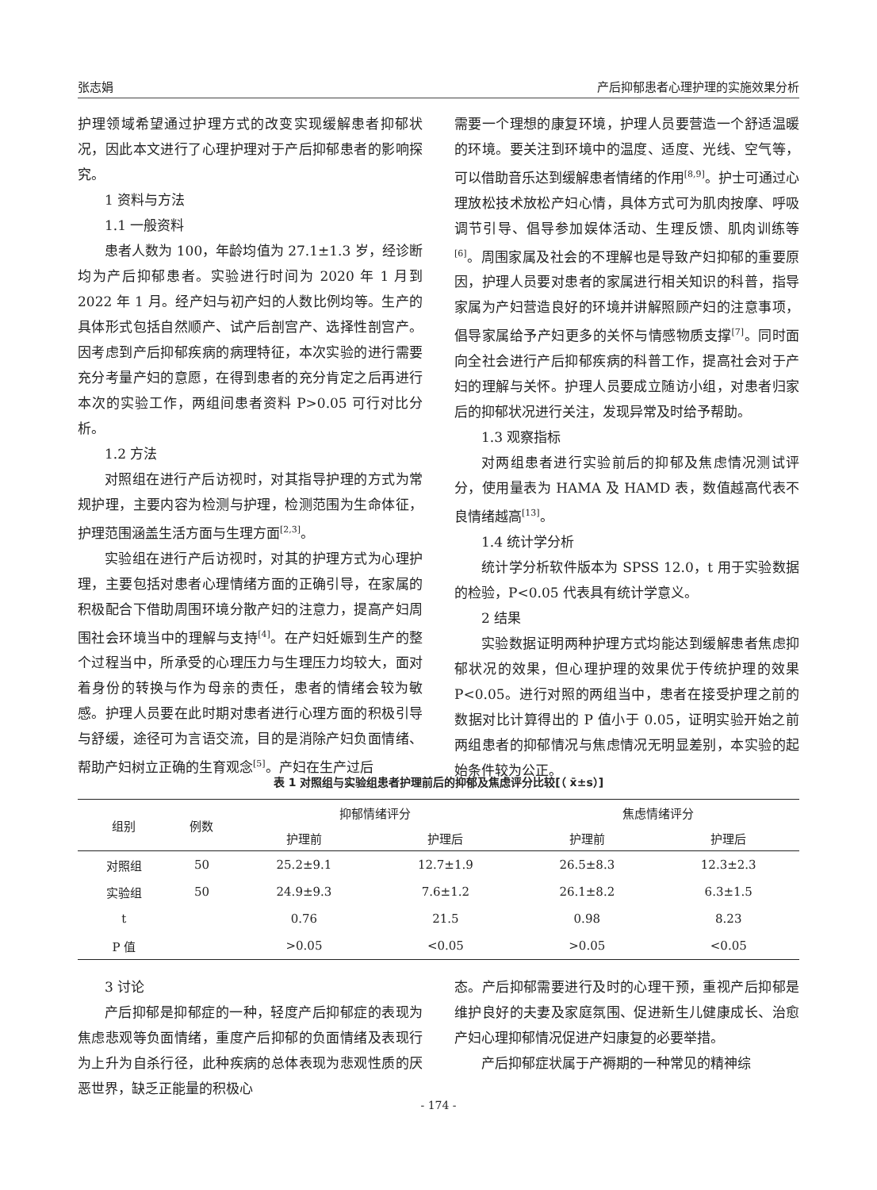张志娟 产后抑郁患者心理护理的实施效果分析
护理领域希望通过护理方式的改变实现缓解患者抑郁状况，因此本文进行了心理护理对于产后抑郁患者的影响探究。
1 资料与方法
1.1 一般资料
患者人数为 100，年龄均值为 27.1±1.3 岁，经诊断均为产后抑郁患者。实验进行时间为 2020 年 1 月到 2022 年 1 月。经产妇与初产妇的人数比例均等。生产的具体形式包括自然顺产、试产后剖宫产、选择性剖宫产。因考虑到产后抑郁疾病的病理特征，本次实验的进行需要充分考量产妇的意愿，在得到患者的充分肯定之后再进行本次的实验工作，两组间患者资料 P>0.05 可行对比分析。
1.2 方法
对照组在进行产后访视时，对其指导护理的方式为常规护理，主要内容为检测与护理，检测范围为生命体征，护理范围涵盖生活方面与生理方面<sup>[2,3]</sup>。
实验组在进行产后访视时，对其的护理方式为心理护理，主要包括对患者心理情绪方面的正确引导，在家属的积极配合下借助周围环境分散产妇的注意力，提高产妇周围社会环境当中的理解与支持<sup>[4]</sup>。在产妇妊娠到生产的整个过程当中，所承受的心理压力与生理压力均较大，面对着身份的转换与作为母亲的责任，患者的情绪会较为敏感。护理人员要在此时期对患者进行心理方面的积极引导与舒缓，途径可为言语交流，目的是消除产妇负面情绪、帮助产妇树立正确的生育观念<sup>[5]</sup>。产妇在生产过后
需要一个理想的康复环境，护理人员要营造一个舒适温暖的环境。要关注到环境中的温度、适度、光线、空气等，可以借助音乐达到缓解患者情绪的作用<sup>[8,9]</sup>。护士可通过心理放松技术放松产妇心情，具体方式可为肌肉按摩、呼吸调节引导、倡导参加娱体活动、生理反馈、肌肉训练等<sup>[6]</sup>。周围家属及社会的不理解也是导致产妇抑郁的重要原因，护理人员要对患者的家属进行相关知识的科普，指导家属为产妇营造良好的环境并讲解照顾产妇的注意事项，倡导家属给予产妇更多的关怀与情感物质支撑<sup>[7]</sup>。同时面向全社会进行产后抑郁疾病的科普工作，提高社会对于产妇的理解与关怀。护理人员要成立随访小组，对患者归家后的抑郁状况进行关注，发现异常及时给予帮助。
1.3 观察指标
对两组患者进行实验前后的抑郁及焦虑情况测试评分，使用量表为 HAMA 及 HAMD 表，数值越高代表不良情绪越高<sup>[13]</sup>。
1.4 统计学分析
统计学分析软件版本为 SPSS 12.0，t 用于实验数据的检验，P<0.05 代表具有统计学意义。
2 结果
实验数据证明两种护理方式均能达到缓解患者焦虑抑郁状况的效果，但心理护理的效果优于传统护理的效果 P<0.05。进行对照的两组当中，患者在接受护理之前的数据对比计算得出的 P 值小于 0.05，证明实验开始之前两组患者的抑郁情况与焦虑情况无明显差别，本实验的起始条件较为公正。
表 1 对照组与实验组患者护理前后的抑郁及焦虑评分比较[（ x̄±s）]
| 组别 | 例数 | 抑郁情绪评分 | | 焦虑情绪评分 | |
| --- | --- | --- | --- | --- | --- |
| | | 护理前 | 护理后 | 护理前 | 护理后 |
| 对照组 | 50 | 25.2±9.1 | 12.7±1.9 | 26.5±8.3 | 12.3±2.3 |
| 实验组 | 50 | 24.9±9.3 | 7.6±1.2 | 26.1±8.2 | 6.3±1.5 |
| t | | 0.76 | 21.5 | 0.98 | 8.23 |
| P 值 | | >0.05 | <0.05 | >0.05 | <0.05 |
3 讨论
产后抑郁是抑郁症的一种，轻度产后抑郁症的表现为焦虑悲观等负面情绪，重度产后抑郁的负面情绪及表现行为上升为自杀行径，此种疾病的总体表现为悲观性质的厌恶世界，缺乏正能量的积极心
态。产后抑郁需要进行及时的心理干预，重视产后抑郁是维护良好的夫妻及家庭氛围、促进新生儿健康成长、治愈产妇心理抑郁情况促进产妇康复的必要举措。
产后抑郁症状属于产褥期的一种常见的精神综
- 174 -